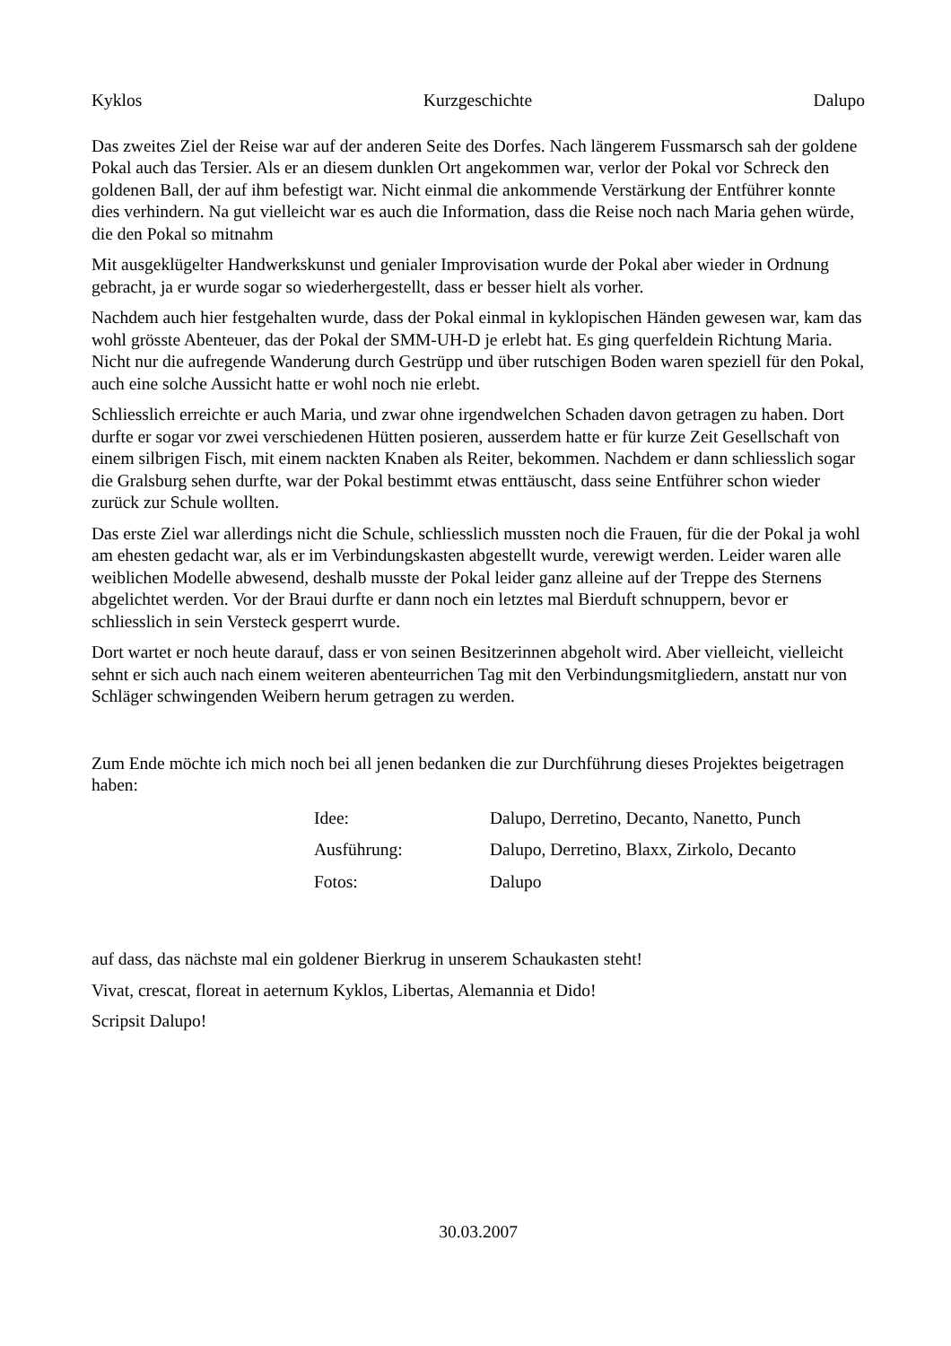Kyklos Kurzgeschichte Dalupo
Das zweites Ziel der Reise war auf der anderen Seite des Dorfes. Nach längerem Fussmarsch sah der goldene Pokal auch das Tersier. Als er an diesem dunklen Ort angekommen war, verlor der Pokal vor Schreck den goldenen Ball, der auf ihm befestigt war. Nicht einmal die ankommende Verstärkung der Entführer konnte dies verhindern. Na gut vielleicht war es auch die Information, dass die Reise noch nach Maria gehen würde, die den Pokal so mitnahm
Mit ausgeklügelter Handwerkskunst und genialer Improvisation wurde der Pokal aber wieder in Ordnung gebracht, ja er wurde sogar so wiederhergestellt, dass er besser hielt als vorher.
Nachdem auch hier festgehalten wurde, dass der Pokal einmal in kyklopischen Händen gewesen war, kam das wohl grösste Abenteuer, das der Pokal der SMM-UH-D je erlebt hat. Es ging querfeldein Richtung Maria. Nicht nur die aufregende Wanderung durch Gestrüpp und über rutschigen Boden waren speziell für den Pokal, auch eine solche Aussicht hatte er wohl noch nie erlebt.
Schliesslich erreichte er auch Maria, und zwar ohne irgendwelchen Schaden davon getragen zu haben. Dort durfte er sogar vor zwei verschiedenen Hütten posieren, ausserdem hatte er für kurze Zeit Gesellschaft von einem silbrigen Fisch, mit einem nackten Knaben als Reiter, bekommen. Nachdem er dann schliesslich sogar die Gralsburg sehen durfte, war der Pokal bestimmt etwas enttäuscht, dass seine Entführer schon wieder zurück zur Schule wollten.
Das erste Ziel war allerdings nicht die Schule, schliesslich mussten noch die Frauen, für die der Pokal ja wohl am ehesten gedacht war, als er im Verbindungskasten abgestellt wurde, verewigt werden. Leider waren alle weiblichen Modelle abwesend, deshalb musste der Pokal leider ganz alleine auf der Treppe des Sternens abgelichtet werden. Vor der Braui durfte er dann noch ein letztes mal Bierduft schnuppern, bevor er schliesslich in sein Versteck gesperrt wurde.
Dort wartet er noch heute darauf, dass er von seinen Besitzerinnen abgeholt wird. Aber vielleicht, vielleicht sehnt er sich auch nach einem weiteren abenteurrichen Tag mit den Verbindungsmitgliedern, anstatt nur von Schläger schwingenden Weibern herum getragen zu werden.
Zum Ende möchte ich mich noch bei all jenen bedanken die zur Durchführung dieses Projektes beigetragen haben:
Idee: Dalupo, Derretino, Decanto, Nanetto, Punch Ausführung: Dalupo, Derretino, Blaxx, Zirkolo, Decanto Fotos: Dalupo
auf dass, das nächste mal ein goldener Bierkrug in unserem Schaukasten steht!
Vivat, crescat, floreat in aeternum Kyklos, Libertas, Alemannia et Dido!
Scripsit Dalupo!
30.03.2007